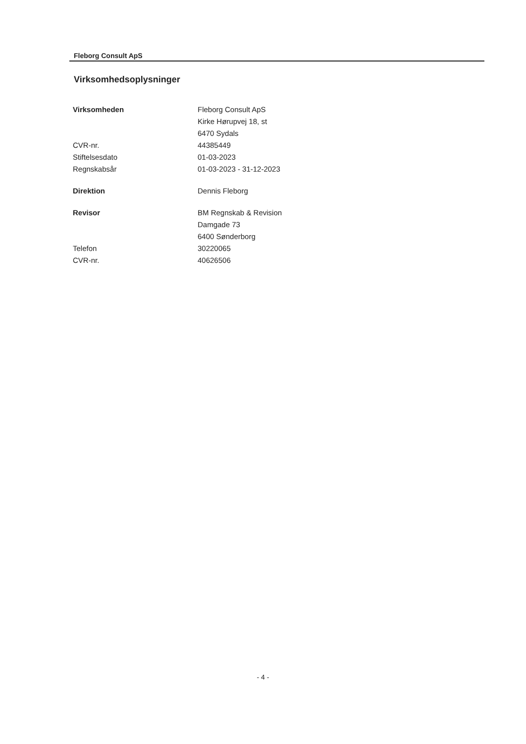Fleborg Consult ApS
Virksomhedsoplysninger
| Virksomheden | Fleborg Consult ApS |
| | Kirke Hørupvej 18, st |
| | 6470 Sydals |
| CVR-nr. | 44385449 |
| Stiftelsesdato | 01-03-2023 |
| Regnskabsår | 01-03-2023 - 31-12-2023 |
| Direktion | Dennis Fleborg |
| Revisor | BM Regnskab & Revision |
| | Damgade 73 |
| | 6400 Sønderborg |
| Telefon | 30220065 |
| CVR-nr. | 40626506 |
- 4 -